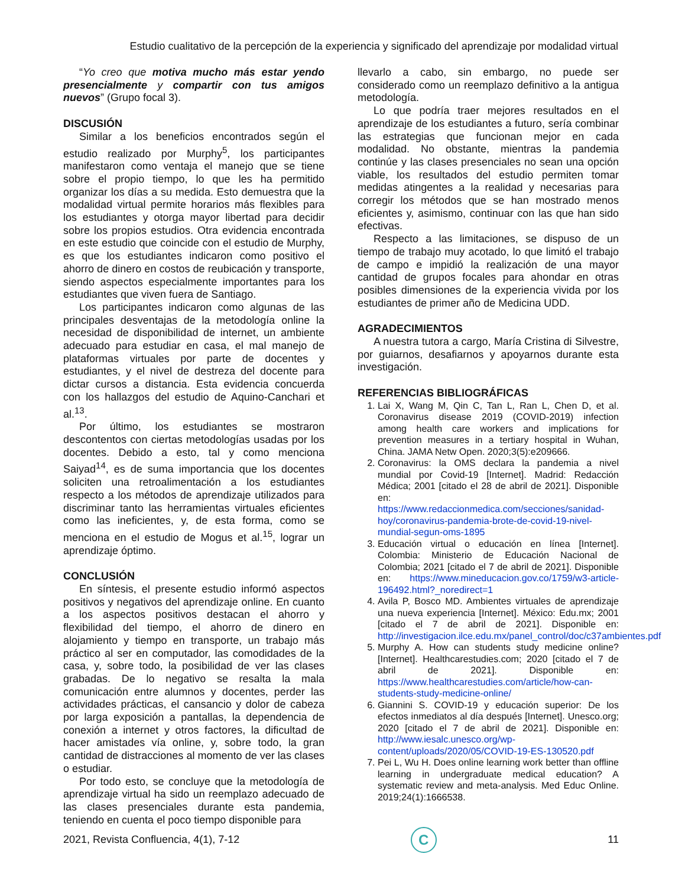Estudio cualitativo de la percepción de la experiencia y significado del aprendizaje por modalidad virtual
“Yo creo que motiva mucho más estar yendo presencialmente y compartir con tus amigos nuevos” (Grupo focal 3).
DISCUSIÓN
Similar a los beneficios encontrados según el estudio realizado por Murphy<sup>5</sup>, los participantes manifestaron como ventaja el manejo que se tiene sobre el propio tiempo, lo que les ha permitido organizar los días a su medida. Esto demuestra que la modalidad virtual permite horarios más flexibles para los estudiantes y otorga mayor libertad para decidir sobre los propios estudios. Otra evidencia encontrada en este estudio que coincide con el estudio de Murphy, es que los estudiantes indicaron como positivo el ahorro de dinero en costos de reubicación y transporte, siendo aspectos especialmente importantes para los estudiantes que viven fuera de Santiago.
Los participantes indicaron como algunas de las principales desventajas de la metodología online la necesidad de disponibilidad de internet, un ambiente adecuado para estudiar en casa, el mal manejo de plataformas virtuales por parte de docentes y estudiantes, y el nivel de destreza del docente para dictar cursos a distancia. Esta evidencia concuerda con los hallazgos del estudio de Aquino-Canchari et al.<sup>13</sup>.
Por último, los estudiantes se mostraron descontentos con ciertas metodologías usadas por los docentes. Debido a esto, tal y como menciona Saiyad<sup>14</sup>, es de suma importancia que los docentes soliciten una retroalimentación a los estudiantes respecto a los métodos de aprendizaje utilizados para discriminar tanto las herramientas virtuales eficientes como las ineficientes, y, de esta forma, como se menciona en el estudio de Mogus et al.<sup>15</sup>, lograr un aprendizaje óptimo.
CONCLUSIÓN
En síntesis, el presente estudio informó aspectos positivos y negativos del aprendizaje online. En cuanto a los aspectos positivos destacan el ahorro y flexibilidad del tiempo, el ahorro de dinero en alojamiento y tiempo en transporte, un trabajo más práctico al ser en computador, las comodidades de la casa, y, sobre todo, la posibilidad de ver las clases grabadas. De lo negativo se resalta la mala comunicación entre alumnos y docentes, perder las actividades prácticas, el cansancio y dolor de cabeza por larga exposición a pantallas, la dependencia de conexión a internet y otros factores, la dificultad de hacer amistades vía online, y, sobre todo, la gran cantidad de distracciones al momento de ver las clases o estudiar.
Por todo esto, se concluye que la metodología de aprendizaje virtual ha sido un reemplazo adecuado de las clases presenciales durante esta pandemia, teniendo en cuenta el poco tiempo disponible para
llevarlo a cabo, sin embargo, no puede ser considerado como un reemplazo definitivo a la antigua metodología.
Lo que podría traer mejores resultados en el aprendizaje de los estudiantes a futuro, sería combinar las estrategias que funcionan mejor en cada modalidad. No obstante, mientras la pandemia continúe y las clases presenciales no sean una opción viable, los resultados del estudio permiten tomar medidas atingentes a la realidad y necesarias para corregir los métodos que se han mostrado menos eficientes y, asimismo, continuar con las que han sido efectivas.
Respecto a las limitaciones, se dispuso de un tiempo de trabajo muy acotado, lo que limitó el trabajo de campo e impidió la realización de una mayor cantidad de grupos focales para ahondar en otras posibles dimensiones de la experiencia vivida por los estudiantes de primer año de Medicina UDD.
AGRADECIMIENTOS
A nuestra tutora a cargo, María Cristina di Silvestre, por guiarnos, desafiarnos y apoyarnos durante esta investigación.
REFERENCIAS BIBLIOGRÁFICAS
1. Lai X, Wang M, Qin C, Tan L, Ran L, Chen D, et al. Coronavirus disease 2019 (COVID-2019) infection among health care workers and implications for prevention measures in a tertiary hospital in Wuhan, China. JAMA Netw Open. 2020;3(5):e209666.
2. Coronavirus: la OMS declara la pandemia a nivel mundial por Covid-19 [Internet]. Madrid: Redacción Médica; 2001 [citado el 28 de abril de 2021]. Disponible en: https://www.redaccionmedica.com/secciones/sanidad-hoy/coronavirus-pandemia-brote-de-covid-19-nivel-mundial-segun-oms-1895
3. Educación virtual o educación en línea [Internet]. Colombia: Ministerio de Educación Nacional de Colombia; 2021 [citado el 7 de abril de 2021]. Disponible en: https://www.mineducacion.gov.co/1759/w3-article-196492.html?_noredirect=1
4. Avila P, Bosco MD. Ambientes virtuales de aprendizaje una nueva experiencia [Internet]. México: Edu.mx; 2001 [citado el 7 de abril de 2021]. Disponible en: http://investigacion.ilce.edu.mx/panel_control/doc/c37ambientes.pdf
5. Murphy A. How can students study medicine online? [Internet]. Healthcarestudies.com; 2020 [citado el 7 de abril de 2021]. Disponible en: https://www.healthcarestudies.com/article/how-can-students-study-medicine-online/
6. Giannini S. COVID-19 y educación superior: De los efectos inmediatos al día después [Internet]. Unesco.org; 2020 [citado el 7 de abril de 2021]. Disponible en: http://www.iesalc.unesco.org/wp-content/uploads/2020/05/COVID-19-ES-130520.pdf
7. Pei L, Wu H. Does online learning work better than offline learning in undergraduate medical education? A systematic review and meta-analysis. Med Educ Online. 2019;24(1):1666538.
2021, Revista Confluencia, 4(1), 7-12
C
11